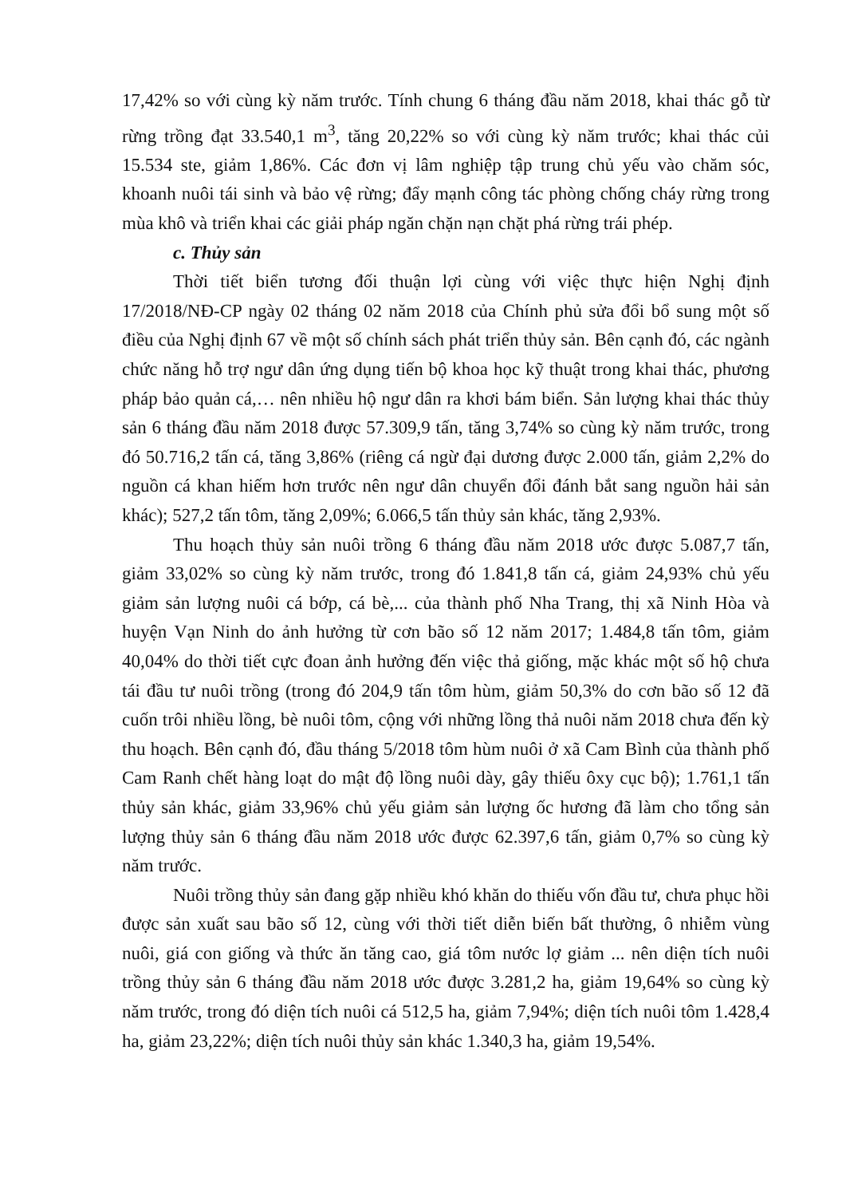17,42% so với cùng kỳ năm trước. Tính chung 6 tháng đầu năm 2018, khai thác gỗ từ rừng trồng đạt 33.540,1 m<sup>3</sup>, tăng 20,22% so với cùng kỳ năm trước; khai thác củi 15.534 ste, giảm 1,86%. Các đơn vị lâm nghiệp tập trung chủ yếu vào chăm sóc, khoanh nuôi tái sinh và bảo vệ rừng; đẩy mạnh công tác phòng chống cháy rừng trong mùa khô và triển khai các giải pháp ngăn chặn nạn chặt phá rừng trái phép.
c. Thủy sản
Thời tiết biển tương đối thuận lợi cùng với việc thực hiện Nghị định 17/2018/NĐ-CP ngày 02 tháng 02 năm 2018 của Chính phủ sửa đổi bổ sung một số điều của Nghị định 67 về một số chính sách phát triển thủy sản. Bên cạnh đó, các ngành chức năng hỗ trợ ngư dân ứng dụng tiến bộ khoa học kỹ thuật trong khai thác, phương pháp bảo quản cá,… nên nhiều hộ ngư dân ra khơi bám biển. Sản lượng khai thác thủy sản 6 tháng đầu năm 2018 được 57.309,9 tấn, tăng 3,74% so cùng kỳ năm trước, trong đó 50.716,2 tấn cá, tăng 3,86% (riêng cá ngừ đại dương được 2.000 tấn, giảm 2,2% do nguồn cá khan hiếm hơn trước nên ngư dân chuyển đổi đánh bắt sang nguồn hải sản khác); 527,2 tấn tôm, tăng 2,09%; 6.066,5 tấn thủy sản khác, tăng 2,93%.
Thu hoạch thủy sản nuôi trồng 6 tháng đầu năm 2018 ước được 5.087,7 tấn, giảm 33,02% so cùng kỳ năm trước, trong đó 1.841,8 tấn cá, giảm 24,93% chủ yếu giảm sản lượng nuôi cá bớp, cá bè,... của thành phố Nha Trang, thị xã Ninh Hòa và huyện Vạn Ninh do ảnh hưởng từ cơn bão số 12 năm 2017; 1.484,8 tấn tôm, giảm 40,04% do thời tiết cực đoan ảnh hưởng đến việc thả giống, mặc khác một số hộ chưa tái đầu tư nuôi trồng (trong đó 204,9 tấn tôm hùm, giảm 50,3% do cơn bão số 12 đã cuốn trôi nhiều lồng, bè nuôi tôm, cộng với những lồng thả nuôi năm 2018 chưa đến kỳ thu hoạch. Bên cạnh đó, đầu tháng 5/2018 tôm hùm nuôi ở xã Cam Bình của thành phố Cam Ranh chết hàng loạt do mật độ lồng nuôi dày, gây thiếu ôxy cục bộ); 1.761,1 tấn thủy sản khác, giảm 33,96% chủ yếu giảm sản lượng ốc hương đã làm cho tổng sản lượng thủy sản 6 tháng đầu năm 2018 ước được 62.397,6 tấn, giảm 0,7% so cùng kỳ năm trước.
Nuôi trồng thủy sản đang gặp nhiều khó khăn do thiếu vốn đầu tư, chưa phục hồi được sản xuất sau bão số 12, cùng với thời tiết diễn biến bất thường, ô nhiễm vùng nuôi, giá con giống và thức ăn tăng cao, giá tôm nước lợ giảm ... nên diện tích nuôi trồng thủy sản 6 tháng đầu năm 2018 ước được 3.281,2 ha, giảm 19,64% so cùng kỳ năm trước, trong đó diện tích nuôi cá 512,5 ha, giảm 7,94%; diện tích nuôi tôm 1.428,4 ha, giảm 23,22%; diện tích nuôi thủy sản khác 1.340,3 ha, giảm 19,54%.